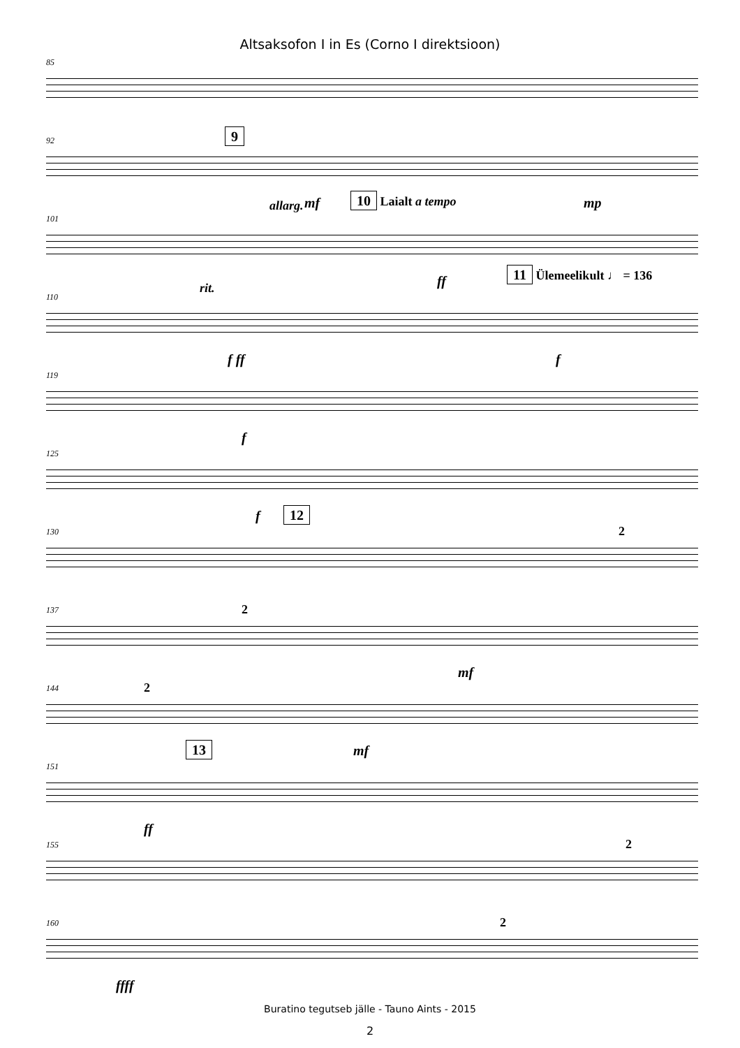Altsaksofon I in Es (Corno I direktsioon)
85
92
9
mf mp
101
allarg. 10 Laialt a tempo
ff
110
rit.
11 Ülemeelikult ♩ = 136
f ff f
119
f
125
f
130
12
2
137
2
mf
144
2
mf
151
13
ff
155
2
160
2
ffff
Buratino tegutseb jälle - Tauno Aints - 2015
2